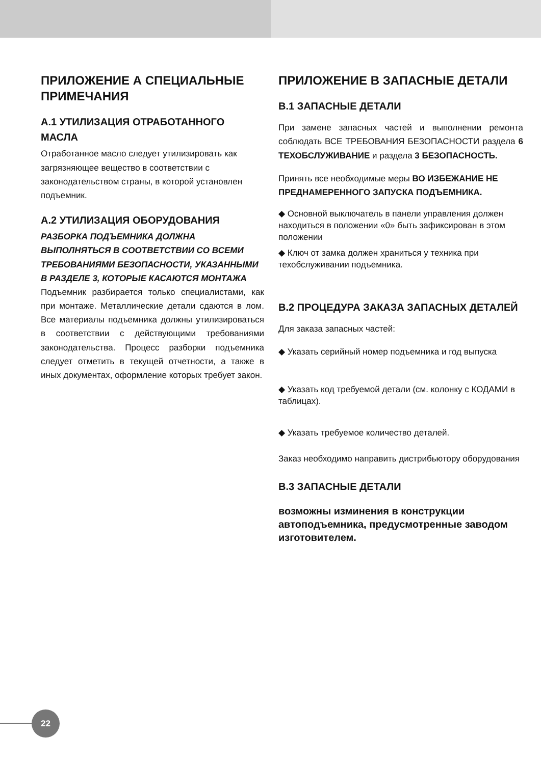ПРИЛОЖЕНИЕ А СПЕЦИАЛЬНЫЕ ПРИМЕЧАНИЯ
А.1 УТИЛИЗАЦИЯ ОТРАБОТАННОГО МАСЛА
Отработанное масло следует утилизировать как загрязняющее вещество в соответствии с законодательством страны, в которой установлен подъемник.
А.2 УТИЛИЗАЦИЯ ОБОРУДОВАНИЯ
РАЗБОРКА ПОДЪЕМНИКА ДОЛЖНА ВЫПОЛНЯТЬСЯ В СООТВЕТСТВИИ СО ВСЕМИ ТРЕБОВАНИЯМИ БЕЗОПАСНОСТИ, УКАЗАННЫМИ В РАЗДЕЛЕ 3, КОТОРЫЕ КАСАЮТСЯ МОНТАЖА
Подъемник разбирается только специалистами, как при монтаже. Металлические детали сдаются в лом. Все материалы подъемника должны утилизироваться в соответствии с действующими требованиями законодательства. Процесс разборки подъемника следует отметить в текущей отчетности, а также в иных документах, оформление которых требует закон.
ПРИЛОЖЕНИЕ B ЗАПАСНЫЕ ДЕТАЛИ
B.1 ЗАПАСНЫЕ ДЕТАЛИ
При замене запасных частей и выполнении ремонта соблюдать ВСЕ ТРЕБОВАНИЯ БЕЗОПАСНОСТИ раздела 6 ТЕХОБСЛУЖИВАНИЕ и раздела 3 БЕЗОПАСНОСТЬ.
Принять все необходимые меры ВО ИЗБЕЖАНИЕ НЕ ПРЕДНАМЕРЕННОГО ЗАПУСКА ПОДЪЕМНИКА.
◆ Основной выключатель в панели управления должен находиться в положении «0» быть зафиксирован в этом положении
◆ Ключ от замка должен храниться у техника при техобслуживании подъемника.
B.2 ПРОЦЕДУРА ЗАКАЗА ЗАПАСНЫХ ДЕТАЛЕЙ
Для заказа запасных частей:
◆ Указать серийный номер подъемника и год выпуска
◆ Указать код требуемой детали (см. колонку с КОДАМИ в таблицах).
◆ Указать требуемое количество деталей.
Заказ необходимо направить дистрибьютору оборудования
B.3 ЗАПАСНЫЕ ДЕТАЛИ
возможны изминения в конструкции автоподъемника, предусмотренные заводом изготовителем.
22